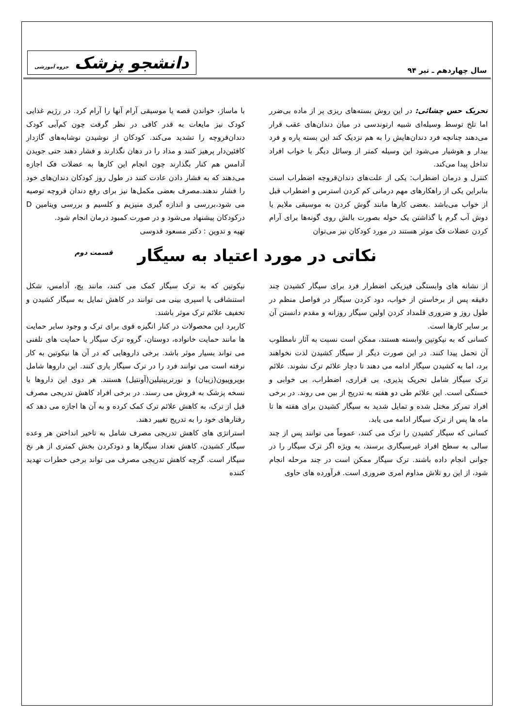سال چهاردهم ـ تیر ۹۴
دانشجو پزشک جزوه آموزشی
تحریک حس چشائی: در این روش بسته‌های ریزی پر از ماده بی‌ضرر اما تلخ توسط وسیله‌ای شبیه ارتوندسی در میان دندان‌های عقب قرار می‌دهند چنانچه فرد دندان‌هایش را به هم نزدیک کند این بسته پاره و فرد بیدار و هوشیار می‌شود این وسیله کمتر از وسائل دیگر با خواب افراد تداخل پیدا می‌کند.
کنترل و درمان اضطراب: یکی از علت‌های دندان‌قروچه اضطراب است بنابراین یکی از راهکارهای مهم درمانی کم کردن استرس و اضطراب قبل از خواب می‌باشد .بعضی کارها مانند گوش کردن به موسیقی ملایم یا دوش آب گرم یا گذاشتن یک حوله بصورت بالش روی گونه‌ها برای آرام کردن عضلات فک موثر هستند در مورد کودکان نیز می‌توان
با ماساژ، خواندن قصه یا موسیقی آرام آنها را آرام کرد. در رژیم غذایی کودک نیز مایعات به قدر کافی در نظر گرفت چون کم‌آبی کودک دندان‌قروچه را تشدید می‌کند. کودکان از نوشیدن نوشابه‌های گازدار کافئین‌دار پرهیز کنند و مداد را در دهان نگذارند و فشار دهند حتی جویدن آدامس هم کنار بگذارند چون انجام این کارها به عضلات فک اجازه می‌دهند که به فشار دادن عادت کنند در طول روز کودکان دندان‌های خود را فشار ندهند.مصرف بعضی مکمل‌ها نیز برای رفع دندان قروچه توصیه می شود،بررسی و اندازه گیری منیزیم و کلسیم و بررسی ویتامین D درکودکان پیشنهاد می‌شود و در صورت کمبود درمان انجام شود.
تهیه و تدوین : دکتر مسعود قدوسی
نکاتی در مورد اعتیاد به سیگار قسمت دوم
از نشانه های وابستگی فیزیکی اضطرار فرد برای سیگار کشیدن چند دقیقه پس از برخاستن از خواب، دود کردن سیگار در فواصل منظم در طول روز و ضروری قلمداد کردن اولین سیگار روزانه و مقدم دانستن آن بر سایر کارها است.
کسانی که به نیکوتین وابسته هستند، ممکن است نسبت به آثار نامطلوب آن تحمل پیدا کنند. در این صورت دیگر از سیگار کشیدن لذت نخواهند برد، اما به کشیدن سیگار ادامه می دهند تا دچار علائم ترک نشوند. علائم ترک سیگار شامل تحریک پذیری، بی قراری، اضطراب، بی خوابی و خستگی است. این علائم طی دو هفته به تدریج از بین می روند. در برخی افراد تمرکز مختل شده و تمایل شدید به سیگار کشیدن برای هفته ها تا ماه ها پس از ترک سیگار ادامه می یابد.
کسانی که سیگار کشیدن را ترک می کنند، عموماً می توانند پس از چند سالی به سطح افراد غیرسیگاری برسند، به ویژه اگر ترک سیگار را در جوانی انجام داده باشند. ترک سیگار ممکن است در چند مرحله انجام شود، از این رو تلاش مداوم امری ضروری است. فرآورده های حاوی
نیکوتین که به ترک سیگار کمک می کنند، مانند پچ، آدامس، شکل استنشاقی یا اسپری بینی می توانند در کاهش تمایل به سیگار کشیدن و تخفیف علائم ترک موثر باشند.
کاربرد این محصولات در کنار انگیزه قوی برای ترک و وجود سایر حمایت ها مانند حمایت خانواده، دوستان، گروه ترک سیگار یا حمایت های تلفنی می تواند بسیار موثر باشد. برخی داروهایی که در آن ها نیکوتین به کار نرفته است می توانند فرد را در ترک سیگار یاری کنند. این داروها شامل بوپروپیون(زیبان) و نورتریپتیلین(آونتیل) هستند. هر دوی این داروها با نسخه پزشک به فروش می رسند. در برخی افراد کاهش تدریجی مصرف قبل از ترک، به کاهش علائم ترک کمک کرده و به آن ها اجازه می دهد که رفتارهای خود را به تدریج تغییر دهند.
استراتژی های کاهش تدریجی مصرف شامل به تاخیر انداختن هر وعده سیگار کشیدن، کاهش تعداد سیگارها و دودکردن بخش کمتری از هر نخ سیگار است. گرچه کاهش تدریجی مصرف می تواند برخی خطرات تهدید کننده